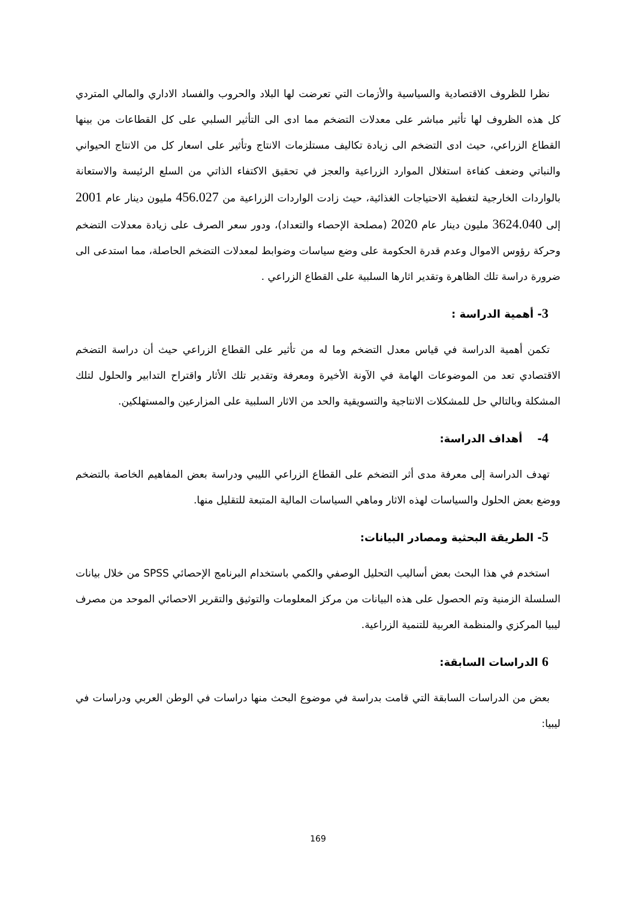نظرا للظروف الاقتصادية والسياسية والأزمات التي تعرضت لها البلاد والحروب والفساد الاداري والمالي المتردي كل هذه الظروف لها تأثير مباشر على معدلات التضخم مما ادى الى التأثير السلبي على كل القطاعات من بينها القطاع الزراعي، حيث ادى التضخم الى زيادة تكاليف مستلزمات الانتاج وتأثير على اسعار كل من الانتاج الحيواني والنباتي وضعف كفاءة استغلال الموارد الزراعية والعجز في تحقيق الاكتفاء الذاتي من السلع الرئيسة والاستعانة بالواردات الخارجية لتغطية الاحتياجات الغذائية، حيث زادت الواردات الزراعية من 456.027 مليون دينار عام 2001 إلى 3624.040 مليون دينار عام 2020 (مصلحة الإحصاء والتعداد)، ودور سعر الصرف على زيادة معدلات التضخم وحركة رؤوس الاموال وعدم قدرة الحكومة على وضع سياسات وضوابط لمعدلات التضخم الحاصلة، مما استدعى الى ضرورة دراسة تلك الظاهرة وتقدير اثارها السلبية على القطاع الزراعي .
3- أهمية الدراسة :
تكمن أهمية الدراسة في قياس معدل التضخم وما له من تأثير على القطاع الزراعي حيث أن دراسة التضخم الاقتصادي تعد من الموضوعات الهامة في الآونة الأخيرة ومعرفة وتقدير تلك الأثار واقتراح التدابير والحلول لتلك المشكلة وبالتالي حل للمشكلات الانتاجية والتسويقية والحد من الاثار السلبية على المزارعين والمستهلكين.
4- أهداف الدراسة:
تهدف الدراسة إلى معرفة مدى أثر التضخم على القطاع الزراعي الليبي ودراسة بعض المفاهيم الخاصة بالتضخم ووضع بعض الحلول والسياسات لهذه الاثار وماهي السياسات المالية المتبعة للتقليل منها.
5- الطريقة البحثية ومصادر البيانات:
استخدم في هذا البحث بعض أساليب التحليل الوصفي والكمي باستخدام البرنامج الإحصائي SPSS من خلال بيانات السلسلة الزمنية وتم الحصول على هذه البيانات من مركز المعلومات والتوثيق والتقرير الاحصائي الموحد من مصرف ليبيا المركزي والمنظمة العربية للتنمية الزراعية.
6 الدراسات السابقة:
بعض من الدراسات السابقة التي قامت بدراسة في موضوع البحث منها دراسات في الوطن العربي ودراسات في ليبيا:
169